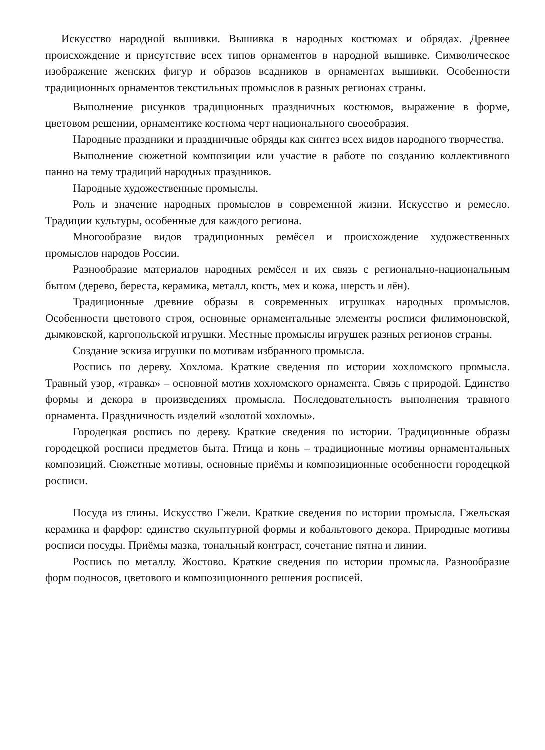Искусство народной вышивки. Вышивка в народных костюмах и обрядах. Древнее происхождение и присутствие всех типов орнаментов в народной вышивке. Символическое изображение женских фигур и образов всадников в орнаментах вышивки. Особенности традиционных орнаментов текстильных промыслов в разных регионах страны.
Выполнение рисунков традиционных праздничных костюмов, выражение в форме, цветовом решении, орнаментике костюма черт национального своеобразия.
Народные праздники и праздничные обряды как синтез всех видов народного творчества.
Выполнение сюжетной композиции или участие в работе по созданию коллективного панно на тему традиций народных праздников.
Народные художественные промыслы.
Роль и значение народных промыслов в современной жизни. Искусство и ремесло. Традиции культуры, особенные для каждого региона.
Многообразие видов традиционных ремёсел и происхождение художественных промыслов народов России.
Разнообразие материалов народных ремёсел и их связь с регионально-национальным бытом (дерево, береста, керамика, металл, кость, мех и кожа, шерсть и лён).
Традиционные древние образы в современных игрушках народных промыслов. Особенности цветового строя, основные орнаментальные элементы росписи филимоновской, дымковской, каргопольской игрушки. Местные промыслы игрушек разных регионов страны.
Создание эскиза игрушки по мотивам избранного промысла.
Роспись по дереву. Хохлома. Краткие сведения по истории хохломского промысла. Травный узор, «травка» – основной мотив хохломского орнамента. Связь с природой. Единство формы и декора в произведениях промысла. Последовательность выполнения травного орнамента. Праздничность изделий «золотой хохломы».
Городецкая роспись по дереву. Краткие сведения по истории. Традиционные образы городецкой росписи предметов быта. Птица и конь – традиционные мотивы орнаментальных композиций. Сюжетные мотивы, основные приёмы и композиционные особенности городецкой росписи.
Посуда из глины. Искусство Гжели. Краткие сведения по истории промысла. Гжельская керамика и фарфор: единство скульптурной формы и кобальтового декора. Природные мотивы росписи посуды. Приёмы мазка, тональный контраст, сочетание пятна и линии.
Роспись по металлу. Жостово. Краткие сведения по истории промысла. Разнообразие форм подносов, цветового и композиционного решения росписей.